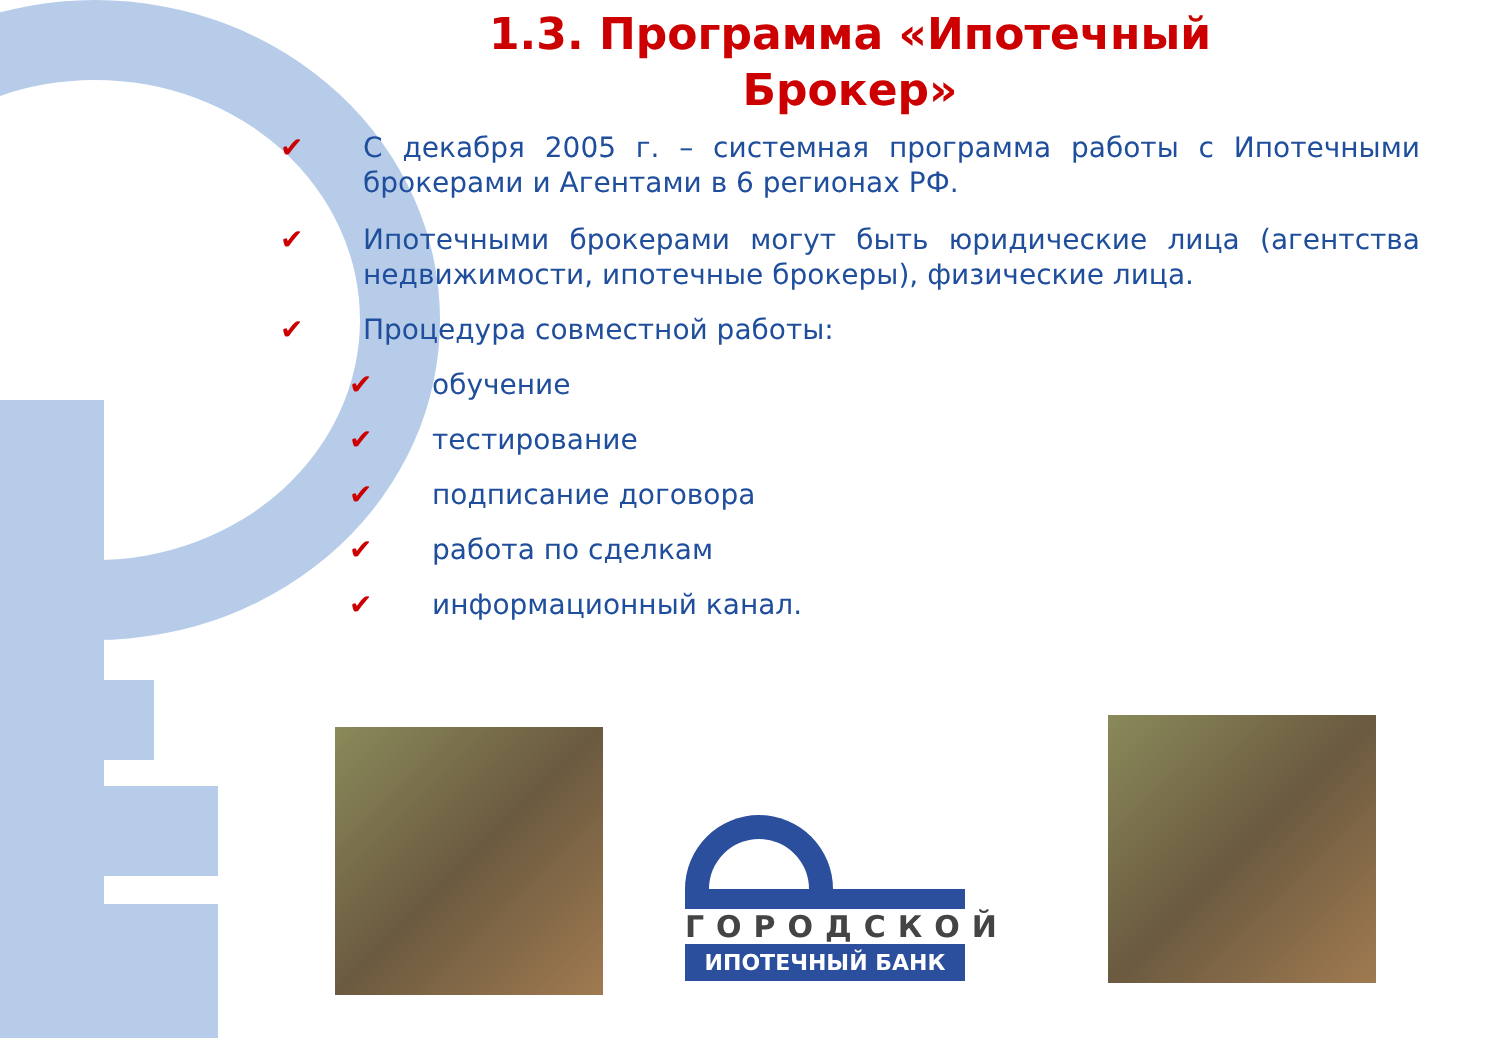1.3. Программа «Ипотечный
Брокер»
✔ С декабря 2005 г. – системная программа работы с Ипотечными брокерами и Агентами в 6 регионах РФ.
✔ Ипотечными брокерами могут быть юридические лица (агентства недвижимости, ипотечные брокеры), физические лица.
✔ Процедура совместной работы:
✔ обучение
✔ тестирование
✔ подписание договора
✔ работа по сделкам
✔ информационный канал.
ГОРОДСКОЙ
ИПОТЕЧНЫЙ БАНК